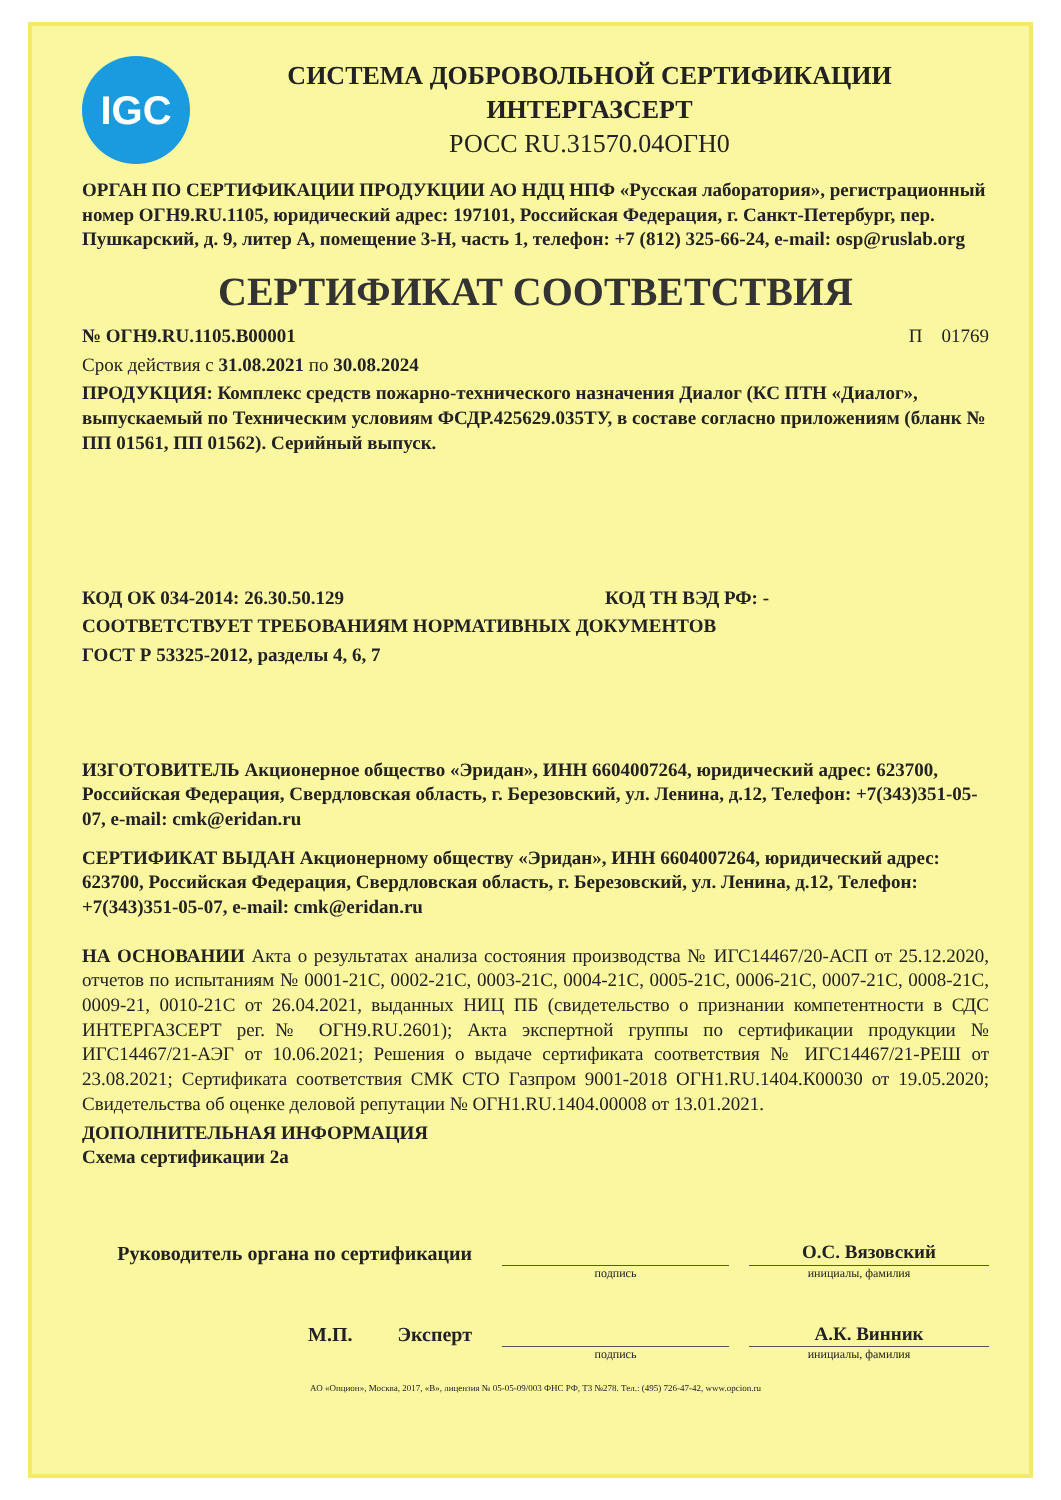IGC
СИСТЕМА ДОБРОВОЛЬНОЙ СЕРТИФИКАЦИИ
ИНТЕРГАЗСЕРТ
РОСС RU.31570.04ОГН0
ОРГАН ПО СЕРТИФИКАЦИИ ПРОДУКЦИИ АО НДЦ НПФ «Русская лаборатория», регистрационный номер ОГН9.RU.1105, юридический адрес: 197101, Российская Федерация, г. Санкт-Петербург, пер. Пушкарский, д. 9, литер А, помещение 3-Н, часть 1, телефон: +7 (812) 325-66-24, e-mail: osp@ruslab.org
СЕРТИФИКАТ СООТВЕТСТВИЯ
№ ОГН9.RU.1105.В00001 П 01769
Срок действия с 31.08.2021 по 30.08.2024
ПРОДУКЦИЯ: Комплекс средств пожарно-технического назначения Диалог (КС ПТН «Диалог», выпускаемый по Техническим условиям ФСДР.425629.035ТУ, в составе согласно приложениям (бланк № ПП 01561, ПП 01562). Серийный выпуск.
КОД ОК 034-2014: 26.30.50.129 КОД ТН ВЭД РФ: -
СООТВЕТСТВУЕТ ТРЕБОВАНИЯМ НОРМАТИВНЫХ ДОКУМЕНТОВ
ГОСТ Р 53325-2012, разделы 4, 6, 7
ИЗГОТОВИТЕЛЬ Акционерное общество «Эридан», ИНН 6604007264, юридический адрес: 623700, Российская Федерация, Свердловская область, г. Березовский, ул. Ленина, д.12, Телефон: +7(343)351-05-07, e-mail: cmk@eridan.ru
СЕРТИФИКАТ ВЫДАН Акционерному обществу «Эридан», ИНН 6604007264, юридический адрес: 623700, Российская Федерация, Свердловская область, г. Березовский, ул. Ленина, д.12, Телефон: +7(343)351-05-07, e-mail: cmk@eridan.ru
НА ОСНОВАНИИ Акта о результатах анализа состояния производства № ИГС14467/20-АСП от 25.12.2020, отчетов по испытаниям № 0001-21С, 0002-21С, 0003-21С, 0004-21С, 0005-21С, 0006-21С, 0007-21С, 0008-21С, 0009-21, 0010-21С от 26.04.2021, выданных НИЦ ПБ (свидетельство о признании компетентности в СДС ИНТЕРГАЗСЕРТ рег.№ ОГН9.RU.2601); Акта экспертной группы по сертификации продукции № ИГС14467/21-АЭГ от 10.06.2021; Решения о выдаче сертификата соответствия № ИГС14467/21-РЕШ от 23.08.2021; Сертификата соответствия СМК СТО Газпром 9001-2018 ОГН1.RU.1404.К00030 от 19.05.2020; Свидетельства об оценке деловой репутации № ОГН1.RU.1404.00008 от 13.01.2021.
ДОПОЛНИТЕЛЬНАЯ ИНФОРМАЦИЯ
Схема сертификации 2а
Руководитель органа по сертификации О.С. Вязовский
подпись инициалы, фамилия
М.П. Эксперт А.К. Винник
подпись инициалы, фамилия
АО «Опцион», Москва, 2017, «В», лицензия № 05-05-09/003 ФНС РФ, ТЗ №278. Тел.: (495) 726-47-42, www.opcion.ru